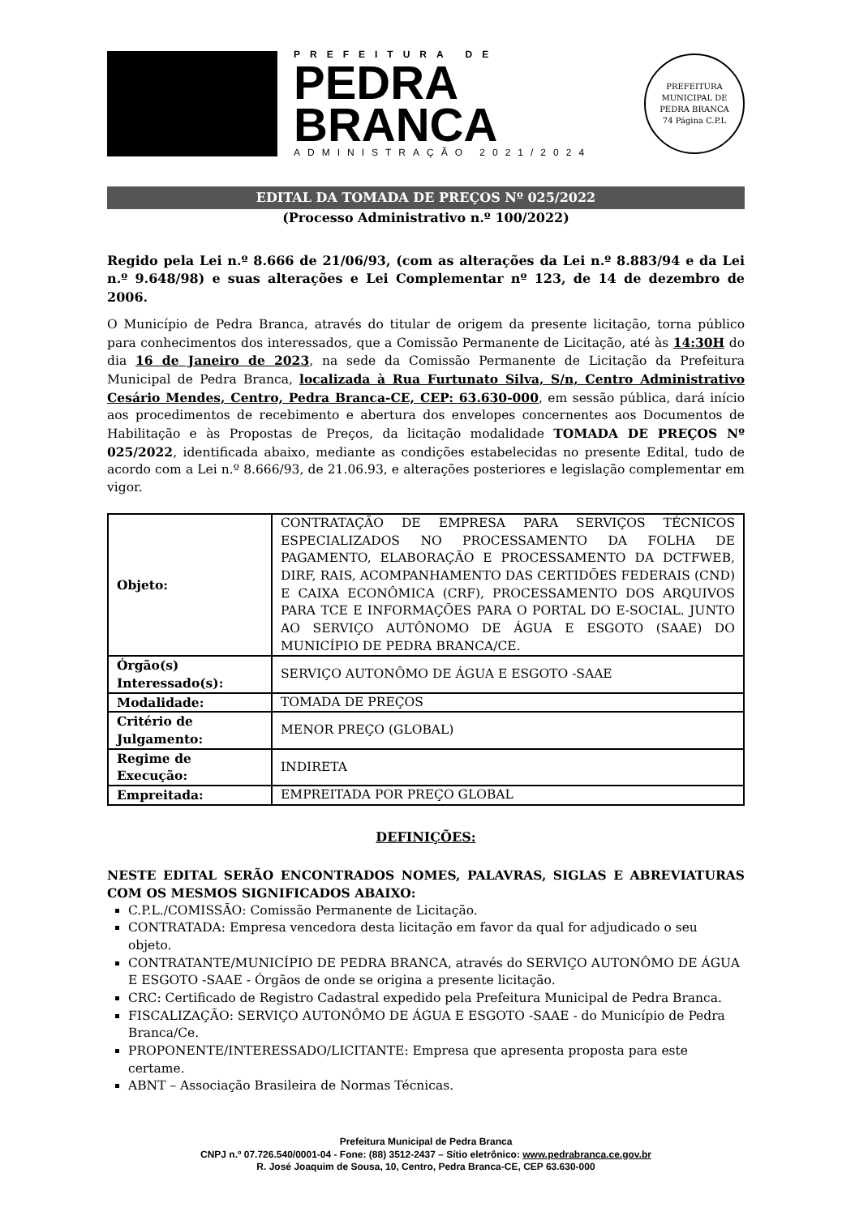PREFEITURA DE
PEDRA
BRANCA
ADMINISTRAÇÃO 2021/2024
PREFEITURA MUNICIPAL DE PEDRA BRANCA
74 Página C.P.L
EDITAL DA TOMADA DE PREÇOS Nº 025/2022
(Processo Administrativo n.º 100/2022)
Regido pela Lei n.º 8.666 de 21/06/93, (com as alterações da Lei n.º 8.883/94 e da Lei n.º 9.648/98) e suas alterações e Lei Complementar nº 123, de 14 de dezembro de 2006.
O Município de Pedra Branca, através do titular de origem da presente licitação, torna público para conhecimentos dos interessados, que a Comissão Permanente de Licitação, até às 14:30H do dia 16 de Janeiro de 2023, na sede da Comissão Permanente de Licitação da Prefeitura Municipal de Pedra Branca, localizada à Rua Furtunato Silva, S/n, Centro Administrativo Cesário Mendes, Centro, Pedra Branca-CE, CEP: 63.630-000, em sessão pública, dará início aos procedimentos de recebimento e abertura dos envelopes concernentes aos Documentos de Habilitação e às Propostas de Preços, da licitação modalidade TOMADA DE PREÇOS Nº 025/2022, identificada abaixo, mediante as condições estabelecidas no presente Edital, tudo de acordo com a Lei n.º 8.666/93, de 21.06.93, e alterações posteriores e legislação complementar em vigor.
| Objeto: | CONTRATAÇÃO DE EMPRESA PARA SERVIÇOS TÉCNICOS ESPECIALIZADOS NO PROCESSAMENTO DA FOLHA DE PAGAMENTO, ELABORAÇÃO E PROCESSAMENTO DA DCTFWEB, DIRF, RAIS, ACOMPANHAMENTO DAS CERTIDÕES FEDERAIS (CND) E CAIXA ECONÔMICA (CRF), PROCESSAMENTO DOS ARQUIVOS PARA TCE E INFORMAÇÕES PARA O PORTAL DO E-SOCIAL. JUNTO AO SERVIÇO AUTÔNOMO DE ÁGUA E ESGOTO (SAAE) DO MUNICÍPIO DE PEDRA BRANCA/CE. |
| Órgão(s) Interessado(s): | SERVIÇO AUTONÔMO DE ÁGUA E ESGOTO -SAAE |
| Modalidade: | TOMADA DE PREÇOS |
| Critério de Julgamento: | MENOR PREÇO (GLOBAL) |
| Regime de Execução: | INDIRETA |
| Empreitada: | EMPREITADA POR PREÇO GLOBAL |
DEFINIÇÕES:
NESTE EDITAL SERÃO ENCONTRADOS NOMES, PALAVRAS, SIGLAS E ABREVIATURAS COM OS MESMOS SIGNIFICADOS ABAIXO:
C.P.L./COMISSÃO: Comissão Permanente de Licitação.
CONTRATADA: Empresa vencedora desta licitação em favor da qual for adjudicado o seu objeto.
CONTRATANTE/MUNICÍPIO DE PEDRA BRANCA, através do SERVIÇO AUTONÔMO DE ÁGUA E ESGOTO -SAAE - Órgãos de onde se origina a presente licitação.
CRC: Certificado de Registro Cadastral expedido pela Prefeitura Municipal de Pedra Branca.
FISCALIZAÇÃO: SERVIÇO AUTONÔMO DE ÁGUA E ESGOTO -SAAE - do Município de Pedra Branca/Ce.
PROPONENTE/INTERESSADO/LICITANTE: Empresa que apresenta proposta para este certame.
ABNT – Associação Brasileira de Normas Técnicas.
Prefeitura Municipal de Pedra Branca
CNPJ n.º 07.726.540/0001-04 - Fone: (88) 3512-2437 – Sítio eletrônico: www.pedrabranca.ce.gov.br
R. José Joaquim de Sousa, 10, Centro, Pedra Branca-CE, CEP 63.630-000